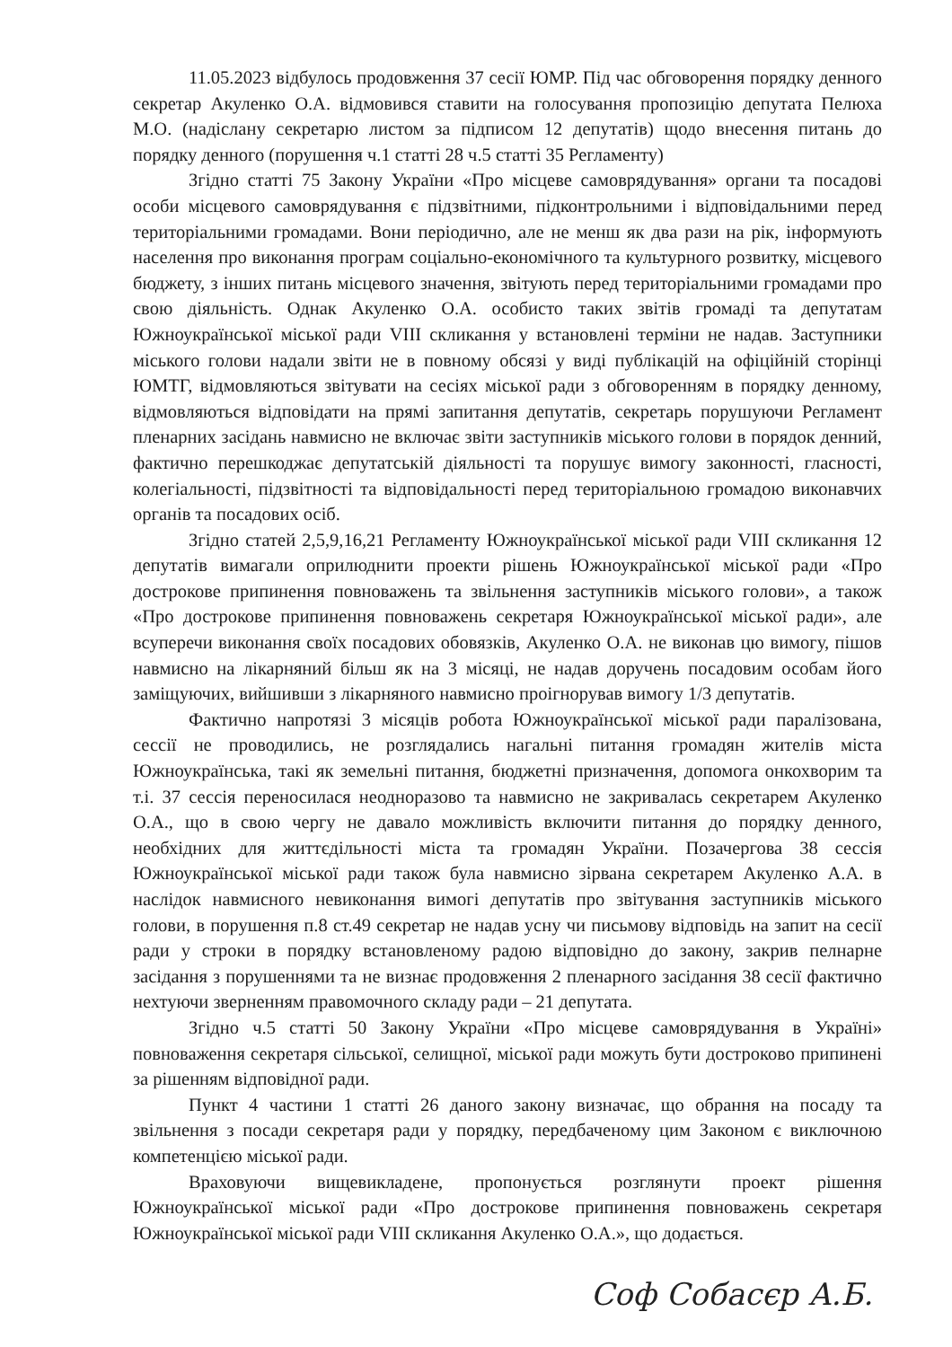11.05.2023 відбулось продовження 37 сесії ЮМР. Під час обговорення порядку денного секретар Акуленко О.А. відмовився ставити на голосування пропозицію депутата Пелюха М.О. (надіслану секретарю листом за підписом 12 депутатів) щодо внесення питань до порядку денного (порушення ч.1 статті 28 ч.5 статті 35 Регламенту)
Згідно статті 75 Закону України «Про місцеве самоврядування» органи та посадові особи місцевого самоврядування є підзвітними, підконтрольними і відповідальними перед територіальними громадами. Вони періодично, але не менш як два рази на рік, інформують населення про виконання програм соціально-економічного та культурного розвитку, місцевого бюджету, з інших питань місцевого значення, звітують перед територіальними громадами про свою діяльність. Однак Акуленко О.А. особисто таких звітів громаді та депутатам Южноукраїнської міської ради VIII скликання у встановлені терміни не надав. Заступники міського голови надали звіти не в повному обсязі у виді публікацій на офіційній сторінці ЮМТГ, відмовляються звітувати на сесіях міської ради з обговоренням в порядку денному, відмовляються відповідати на прямі запитання депутатів, секретарь порушуючи Регламент пленарних засідань навмисно не включає звіти заступників міського голови в порядок денний, фактично перешкоджає депутатській діяльності та порушує вимогу законності, гласності, колегіальності, підзвітності та відповідальності перед територіальною громадою виконавчих органів та посадових осіб.
Згідно статей 2,5,9,16,21 Регламенту Южноукраїнської міської ради VIII скликання 12 депутатів вимагали оприлюднити проекти рішень Южноукраїнської міської ради «Про дострокове припинення повноважень та звільнення заступників міського голови», а також «Про дострокове припинення повноважень секретаря Южноукраїнської міської ради», але всуперечи виконання своїх посадових обовязків, Акуленко О.А. не виконав цю вимогу, пішов навмисно на лікарняний більш як на 3 місяці, не надав доручень посадовим особам його заміщуючих, вийшивши з лікарняного навмисно проігнорував вимогу 1/3 депутатів.
Фактично напротязі 3 місяців робота Южноукраїнської міської ради паралізована, сессії не проводились, не розглядались нагальні питання громадян жителів міста Южноукраїнська, такі як земельні питання, бюджетні призначення, допомога онкохворим та т.і. 37 сессія переносилася неодноразово та навмисно не закривалась секретарем Акуленко О.А., що в свою чергу не давало можливість включити питання до порядку денного, необхідних для життєдільності міста та громадян України. Позачергова 38 сессія Южноукраїнської міської ради також була навмисно зірвана секретарем Акуленко А.А. в наслідок навмисного невиконання вимогі депутатів про звітування заступників міського голови, в порушення п.8 ст.49 секретар не надав усну чи письмову відповідь на запит на сесії ради у строки в порядку встановленому радою відповідно до закону, закрив пелнарне засідання з порушеннями та не визнає продовження 2 пленарного засідання 38 сесії фактично нехтуючи зверненням правомочного складу ради – 21 депутата.
Згідно ч.5 статті 50 Закону України «Про місцеве самоврядування в Україні» повноваження секретаря сільської, селищної, міської ради можуть бути достроково припинені за рішенням відповідної ради.
Пункт 4 частини 1 статті 26 даного закону визначає, що обрання на посаду та звільнення з посади секретаря ради у порядку, передбаченому цим Законом є виключною компетенцією міської ради.
Враховуючи вищевикладене, пропонується розглянути проект рішення Южноукраїнської міської ради «Про дострокове припинення повноважень секретаря Южноукраїнської міської ради VIII скликання Акуленко О.А.», що додається.
Соф Собасєр А.Б.